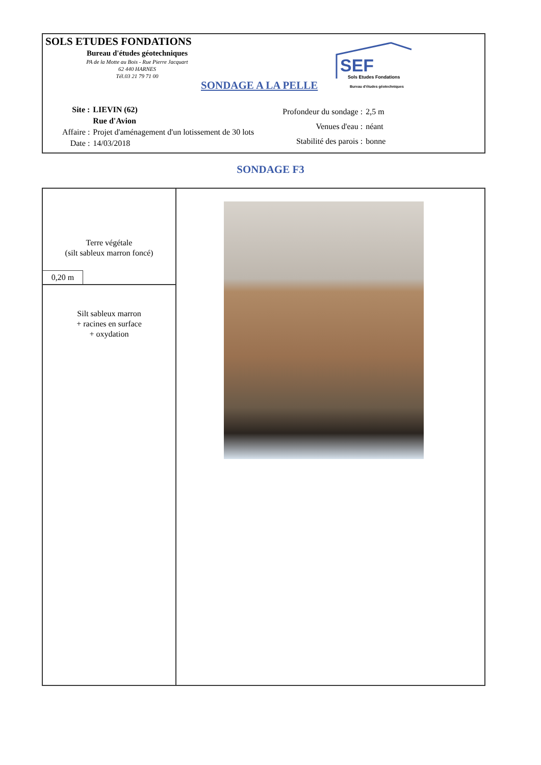SOLS ETUDES FONDATIONS
Bureau d'études géotechniques
PA de la Motte au Bois - Rue Pierre Jacquart
62 440 HARNES
Tél.03 21 79 71 00
SONDAGE A LA PELLE
SEF
Sols Etudes Fondations
Bureau d'études géotechniques
| Site : | LIEVIN (62) |
| | Rue d'Avion |
| Affaire : | Projet d'aménagement d'un lotissement de 30 lots |
| Date : | 14/03/2018 |
| Profondeur du sondage : | 2,5 m |
| Venues d'eau : | néant |
| Stabilité des parois : | bonne |
SONDAGE F3
| Terre végétale (silt sableux marron foncé) 0,20 m | |
| Silt sableux marron + racines en surface + oxydation | |